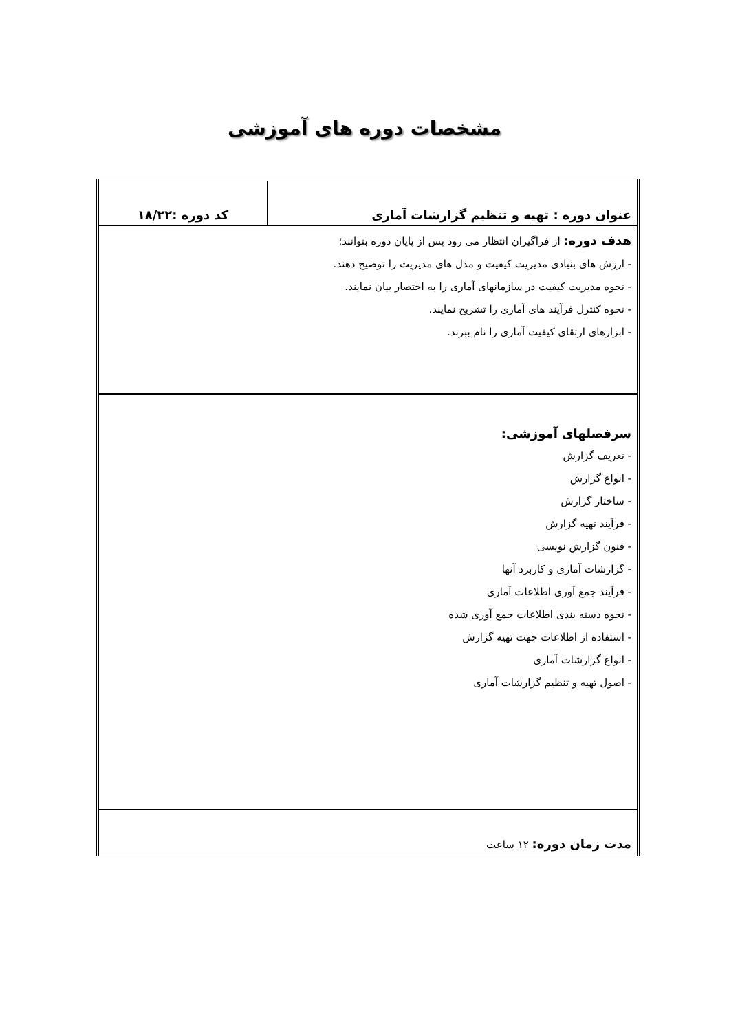مشخصات دوره های آموزشی
| عنوان دوره : تهیه و تنظیم گزارشات آماری | کد دوره :۱۸/۲۲ |
| هدف دوره: از فراگیران انتظار می رود پس از پایان دوره بتوانند؛ - ارزش های بنیادی مدیریت کیفیت و مدل های مدیریت را توضیح دهند. - نحوه مدیریت کیفیت در سازمانهای آماری را به اختصار بیان نمایند. - نحوه کنترل فرآیند های آماری را تشریح نمایند. - ابزارهای ارتقای کیفیت آماری را نام ببرند. | |
| سرفصلهای آموزشی: - تعریف گزارش - انواع گزارش - ساختار گزارش - فرآیند تهیه گزارش - فنون گزارش نویسی - گزارشات آماری و کاربرد آنها - فرآیند جمع آوری اطلاعات آماری - نحوه دسته بندی اطلاعات جمع آوری شده - استفاده از اطلاعات جهت تهیه گزارش - انواع گزارشات آماری - اصول تهیه و تنظیم گزارشات آماری | |
| مدت زمان دوره: ۱۲ ساعت | |